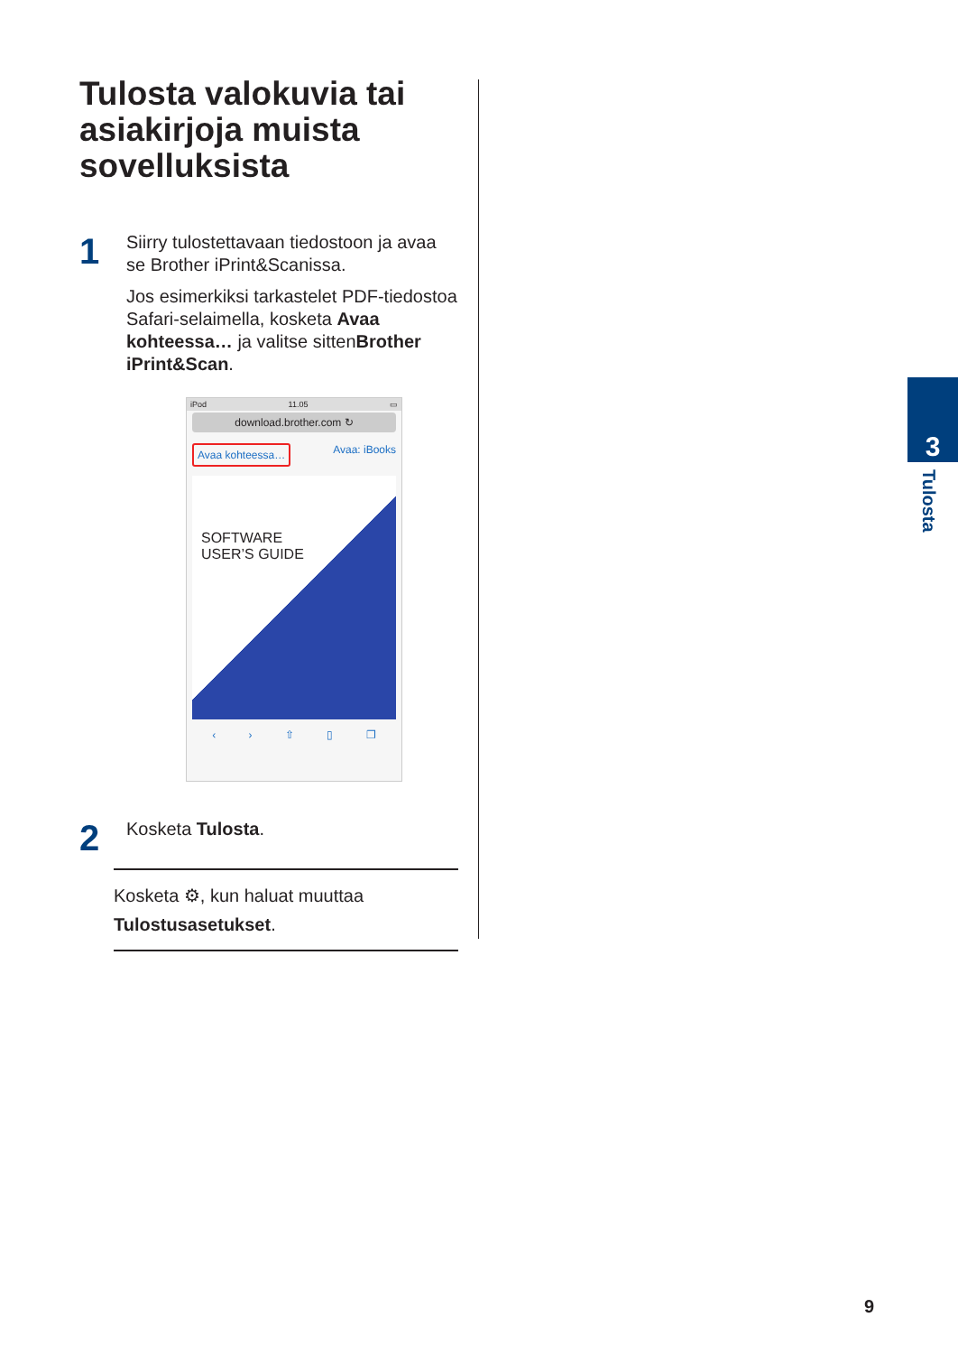Tulosta valokuvia tai asiakirjoja muista sovelluksista
1
Siirry tulostettavaan tiedostoon ja avaa se Brother iPrint&Scanissa.
Jos esimerkiksi tarkastelet PDF-tiedostoa Safari-selaimella, kosketa Avaa kohteessa… ja valitse sittenBrother iPrint&Scan.
iPod 11.05 ▭
download.brother.com ↻
Avaa kohteessa… Avaa: iBooks
SOFTWARE
USER’S GUIDE
‹ › ⇧ ▯ ❐
2
Kosketa Tulosta.
Kosketa ⚙, kun haluat muuttaa Tulostusasetukset.
3
Tulosta
9